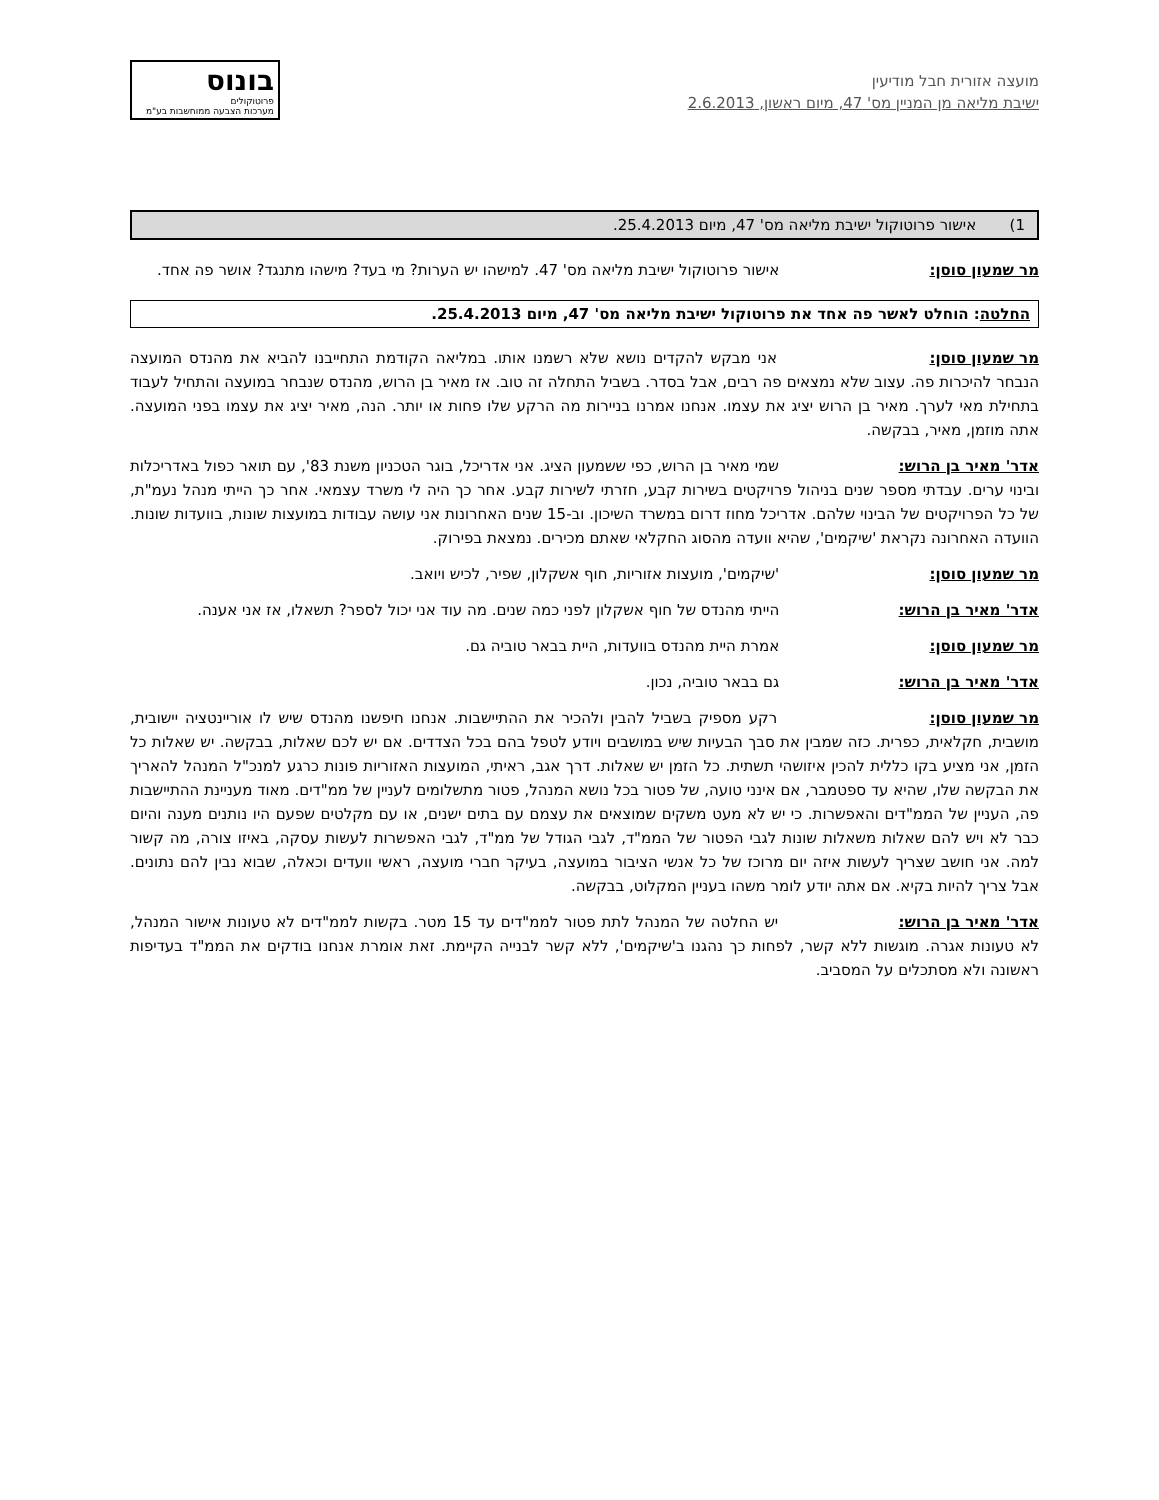מועצה אזורית חבל מודיעין
ישיבת מליאה מן המניין מס' 47, מיום ראשון, 2.6.2013
בונוס
פרוטוקולים
מערכות הצבעה ממוחשבות בע"מ
1) אישור פרוטוקול ישיבת מליאה מס' 47, מיום 25.4.2013.
מר שמעון סוסן: אישור פרוטוקול ישיבת מליאה מס' 47. למישהו יש הערות? מי בעד? מישהו מתנגד? אושר פה אחד.
החלטה: הוחלט לאשר פה אחד את פרוטוקול ישיבת מליאה מס' 47, מיום 25.4.2013.
מר שמעון סוסן: אני מבקש להקדים נושא שלא רשמנו אותו. במליאה הקודמת התחייבנו להביא את מהנדס המועצה הנבחר להיכרות פה. עצוב שלא נמצאים פה רבים, אבל בסדר. בשביל התחלה זה טוב. אז מאיר בן הרוש, מהנדס שנבחר במועצה והתחיל לעבוד בתחילת מאי לערך. מאיר בן הרוש יציג את עצמו. אנחנו אמרנו בניירות מה הרקע שלו פחות או יותר. הנה, מאיר יציג את עצמו בפני המועצה. אתה מוזמן, מאיר, בבקשה.
אדר' מאיר בן הרוש: שמי מאיר בן הרוש, כפי ששמעון הציג. אני אדריכל, בוגר הטכניון משנת 83', עם תואר כפול באדריכלות ובינוי ערים. עבדתי מספר שנים בניהול פרויקטים בשירות קבע, חזרתי לשירות קבע. אחר כך היה לי משרד עצמאי. אחר כך הייתי מנהל נעמ"ת, של כל הפרויקטים של הבינוי שלהם. אדריכל מחוז דרום במשרד השיכון. וב-15 שנים האחרונות אני עושה עבודות במועצות שונות, בוועדות שונות. הוועדה האחרונה נקראת 'שיקמים', שהיא וועדה מהסוג החקלאי שאתם מכירים. נמצאת בפירוק.
מר שמעון סוסן: 'שיקמים', מועצות אזוריות, חוף אשקלון, שפיר, לכיש ויואב.
אדר' מאיר בן הרוש: הייתי מהנדס של חוף אשקלון לפני כמה שנים. מה עוד אני יכול לספר? תשאלו, אז אני אענה.
מר שמעון סוסן: אמרת היית מהנדס בוועדות, היית בבאר טוביה גם.
אדר' מאיר בן הרוש: גם בבאר טוביה, נכון.
מר שמעון סוסן: רקע מספיק בשביל להבין ולהכיר את ההתיישבות. אנחנו חיפשנו מהנדס שיש לו אוריינטציה יישובית, מושבית, חקלאית, כפרית. כזה שמבין את סבך הבעיות שיש במושבים ויודע לטפל בהם בכל הצדדים. אם יש לכם שאלות, בבקשה. יש שאלות כל הזמן, אני מציע בקו כללית להכין איזושהי תשתית. כל הזמן יש שאלות. דרך אגב, ראיתי, המועצות האזוריות פונות כרגע למנכ"ל המנהל להאריך את הבקשה שלו, שהיא עד ספטמבר, אם אינני טועה, של פטור בכל נושא המנהל, פטור מתשלומים לעניין של ממ"דים. מאוד מעניינת ההתיישבות פה, העניין של הממ"דים והאפשרות. כי יש לא מעט משקים שמוצאים את עצמם עם בתים ישנים, או עם מקלטים שפעם היו נותנים מענה והיום כבר לא ויש להם שאלות משאלות שונות לגבי הפטור של הממ"ד, לגבי הגודל של ממ"ד, לגבי האפשרות לעשות עסקה, באיזו צורה, מה קשור למה. אני חושב שצריך לעשות איזה יום מרוכז של כל אנשי הציבור במועצה, בעיקר חברי מועצה, ראשי וועדים וכאלה, שבוא נבין להם נתונים. אבל צריך להיות בקיא. אם אתה יודע לומר משהו בעניין המקלוט, בבקשה.
אדר' מאיר בן הרוש: יש החלטה של המנהל לתת פטור לממ"דים עד 15 מטר. בקשות לממ"דים לא טעונות אישור המנהל, לא טעונות אגרה. מוגשות ללא קשר, לפחות כך נהגנו ב'שיקמים', ללא קשר לבנייה הקיימת. זאת אומרת אנחנו בודקים את הממ"ד בעדיפות ראשונה ולא מסתכלים על המסביב.